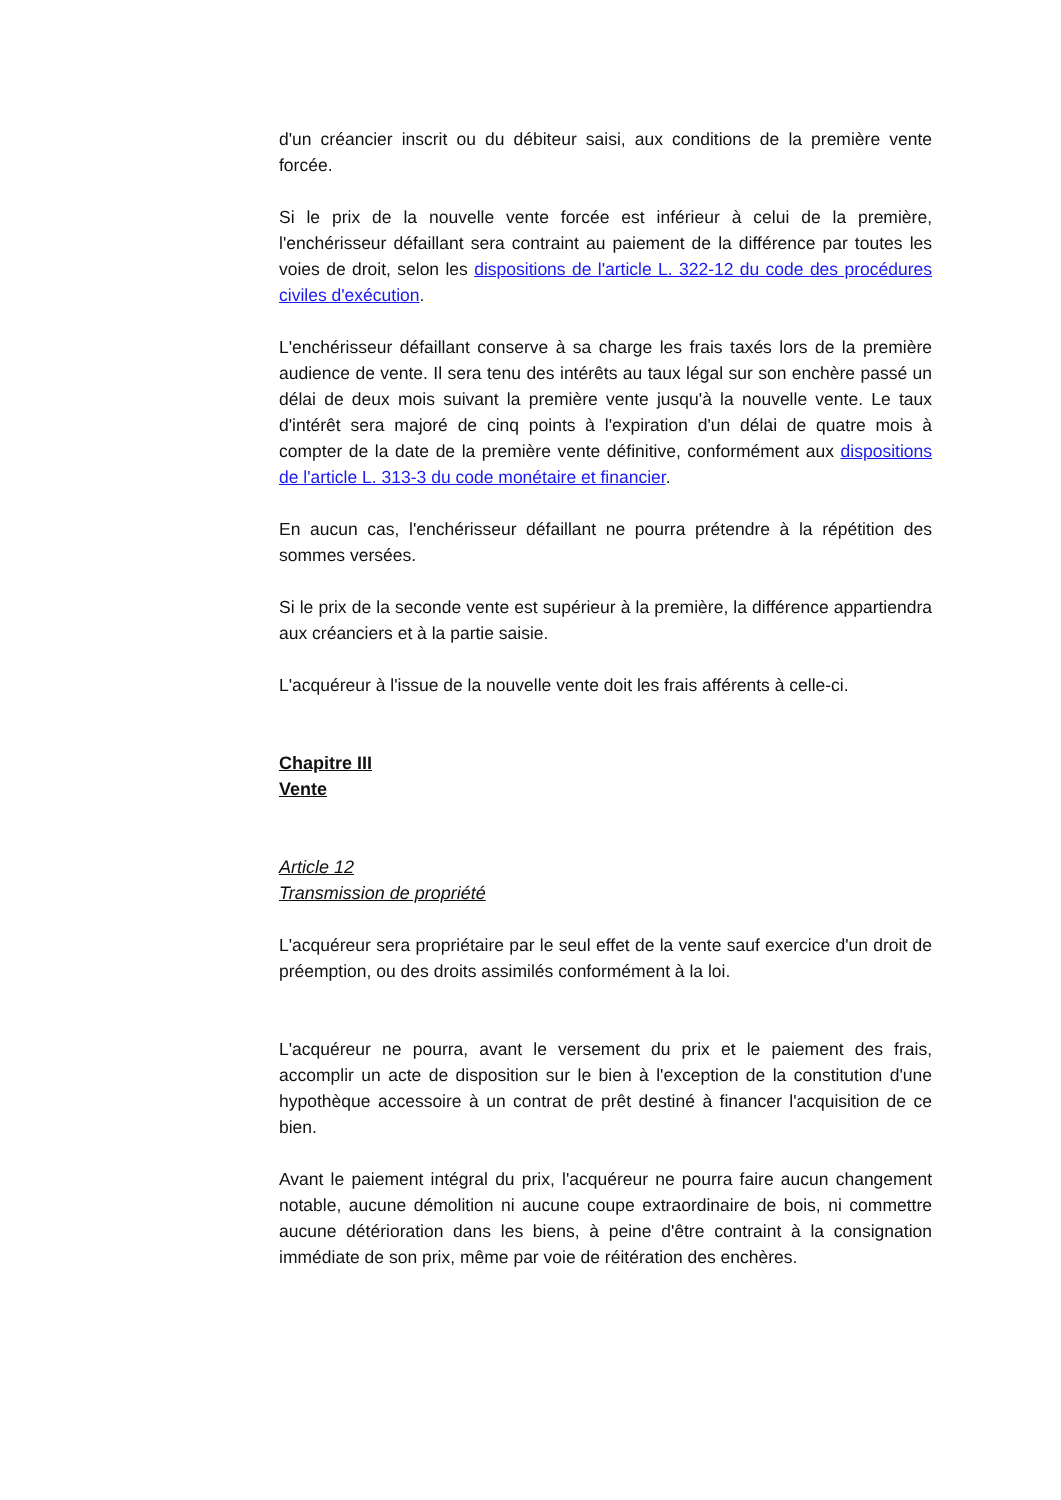d'un créancier inscrit ou du débiteur saisi, aux conditions de la première vente forcée.
Si le prix de la nouvelle vente forcée est inférieur à celui de la première, l'enchérisseur défaillant sera contraint au paiement de la différence par toutes les voies de droit, selon les dispositions de l'article L. 322-12 du code des procédures civiles d'exécution.
L'enchérisseur défaillant conserve à sa charge les frais taxés lors de la première audience de vente. Il sera tenu des intérêts au taux légal sur son enchère passé un délai de deux mois suivant la première vente jusqu'à la nouvelle vente. Le taux d'intérêt sera majoré de cinq points à l'expiration d'un délai de quatre mois à compter de la date de la première vente définitive, conformément aux dispositions de l'article L. 313-3 du code monétaire et financier.
En aucun cas, l'enchérisseur défaillant ne pourra prétendre à la répétition des sommes versées.
Si le prix de la seconde vente est supérieur à la première, la différence appartiendra aux créanciers et à la partie saisie.
L'acquéreur à l'issue de la nouvelle vente doit les frais afférents à celle-ci.
Chapitre III
Vente
Article 12
Transmission de propriété
L'acquéreur sera propriétaire par le seul effet de la vente sauf exercice d'un droit de préemption, ou des droits assimilés conformément à la loi.
L'acquéreur ne pourra, avant le versement du prix et le paiement des frais, accomplir un acte de disposition sur le bien à l'exception de la constitution d'une hypothèque accessoire à un contrat de prêt destiné à financer l'acquisition de ce bien.
Avant le paiement intégral du prix, l'acquéreur ne pourra faire aucun changement notable, aucune démolition ni aucune coupe extraordinaire de bois, ni commettre aucune détérioration dans les biens, à peine d'être contraint à la consignation immédiate de son prix, même par voie de réitération des enchères.